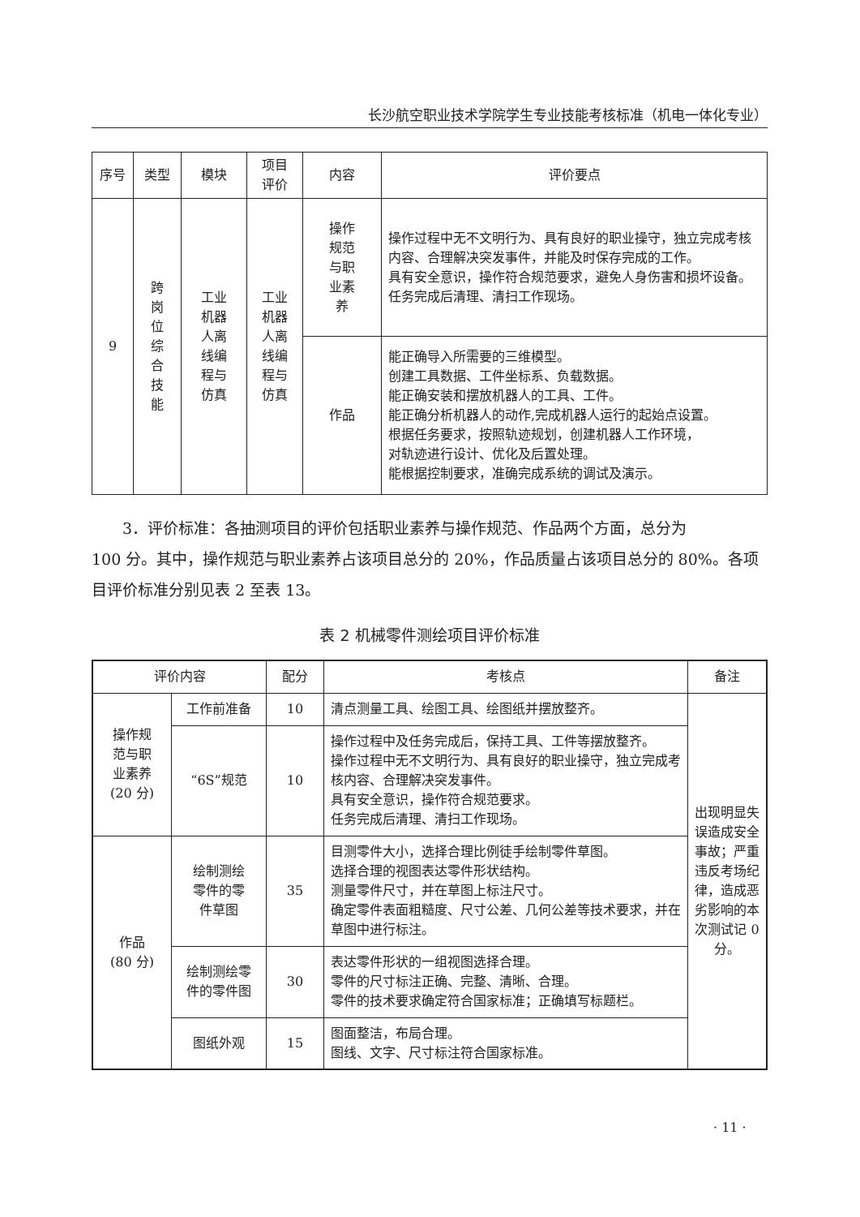长沙航空职业技术学院学生专业技能考核标准（机电一体化专业）
| 序号 | 类型 | 模块 | 项目 评价 | 内容 | 评价要点 |
| --- | --- | --- | --- | --- | --- |
| 9 | 跨 岗 位 综 合 技 能 | 工业 机器 人离 线编 程与 仿真 | 工业 机器 人离 线编 程与 仿真 | 操作 规范 与职 业素 养 | 操作过程中无不文明行为、具有良好的职业操守，独立完成考核内容、合理解决突发事件，并能及时保存完成的工作。 具有安全意识，操作符合规范要求，避免人身伤害和损坏设备。 任务完成后清理、清扫工作现场。 |
| | | | | 作品 | 能正确导入所需要的三维模型。 创建工具数据、工件坐标系、负载数据。 能正确安装和摆放机器人的工具、工件。 能正确分析机器人的动作,完成机器人运行的起始点设置。 根据任务要求，按照轨迹规划，创建机器人工作环境， 对轨迹进行设计、优化及后置处理。 能根据控制要求，准确完成系统的调试及演示。 |
3．评价标准：各抽测项目的评价包括职业素养与操作规范、作品两个方面，总分为
100 分。其中，操作规范与职业素养占该项目总分的 20%，作品质量占该项目总分的 80%。各项目评价标准分别见表 2 至表 13。
表 2 机械零件测绘项目评价标准
| 评价内容 | | 配分 | 考核点 | 备注 |
| --- | --- | --- | --- | --- |
| 操作规 范与职 业素养 (20 分) | 工作前准备 | 10 | 清点测量工具、绘图工具、绘图纸并摆放整齐。 | 出现明显失误造成安全事故；严重违反考场纪律，造成恶劣影响的本次测试记 0 分。 |
| | “6S”规范 | 10 | 操作过程中及任务完成后，保持工具、工件等摆放整齐。 操作过程中无不文明行为、具有良好的职业操守，独立完成考核内容、合理解决突发事件。 具有安全意识，操作符合规范要求。 任务完成后清理、清扫工作现场。 | |
| 作品 (80 分) | 绘制测绘 零件的零 件草图 | 35 | 目测零件大小，选择合理比例徒手绘制零件草图。 选择合理的视图表达零件形状结构。 测量零件尺寸，并在草图上标注尺寸。 确定零件表面粗糙度、尺寸公差、几何公差等技术要求，并在草图中进行标注。 | |
| | 绘制测绘零 件的零件图 | 30 | 表达零件形状的一组视图选择合理。 零件的尺寸标注正确、完整、清晰、合理。 零件的技术要求确定符合国家标准；正确填写标题栏。 | |
| | 图纸外观 | 15 | 图面整洁，布局合理。 图线、文字、尺寸标注符合国家标准。 | |
· 11 ·